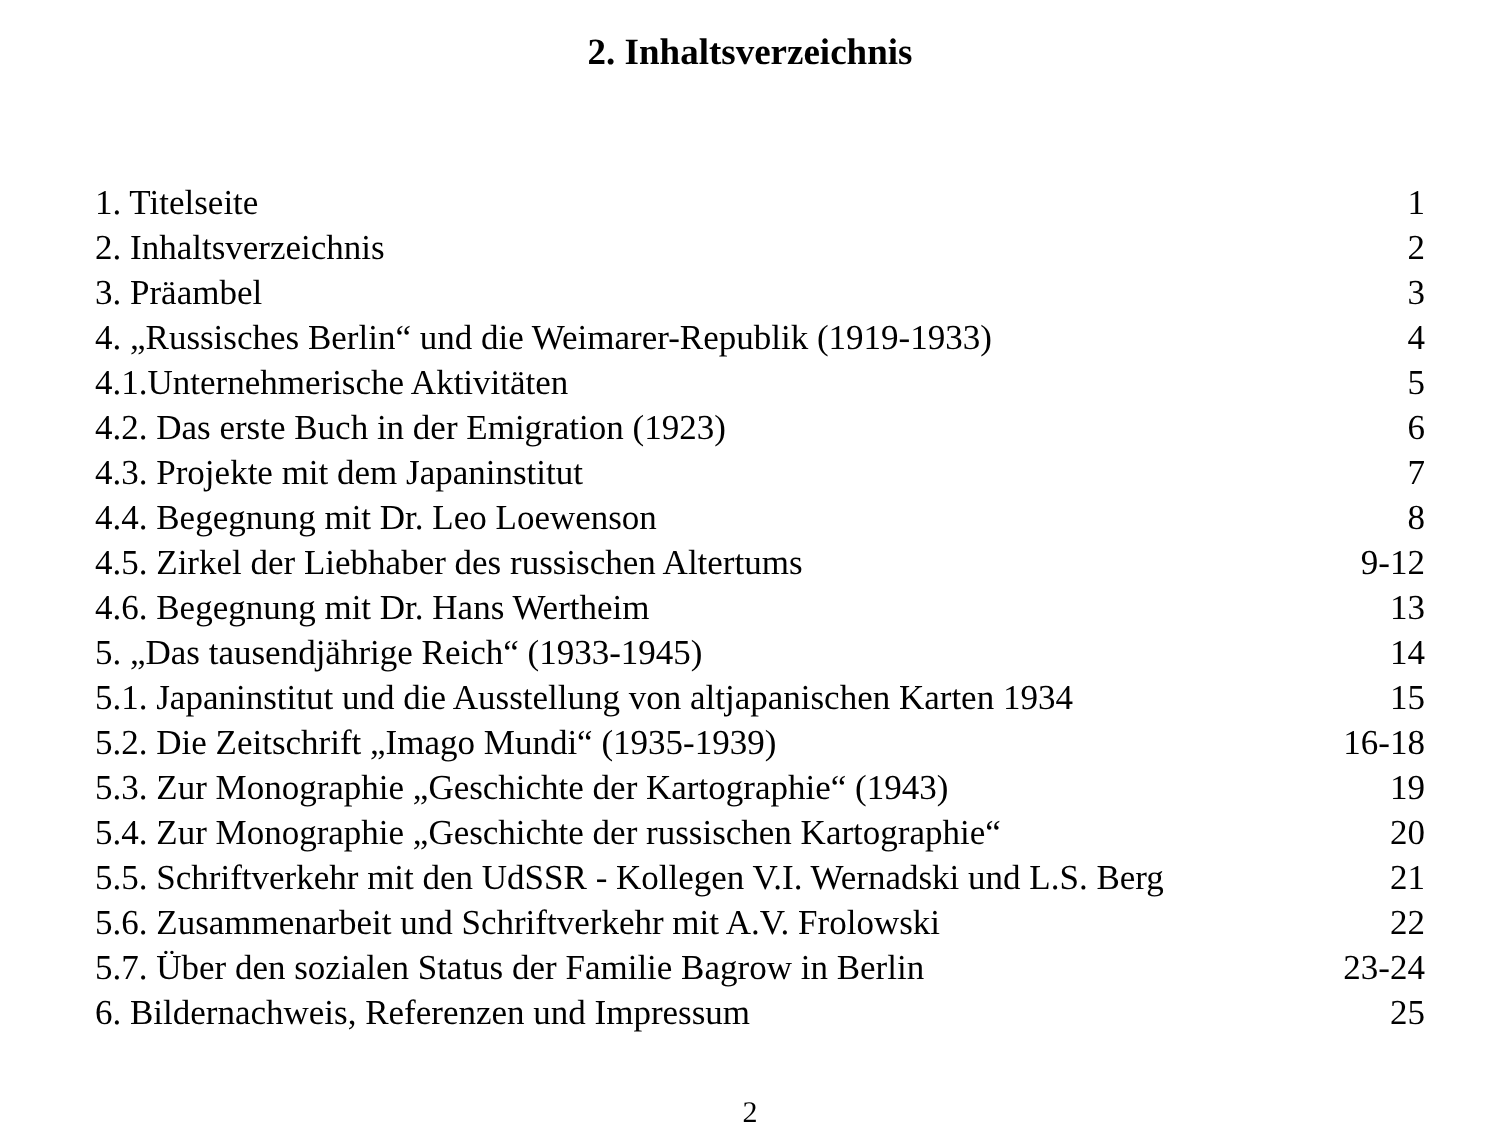2. Inhaltsverzeichnis
| 1. Titelseite | 1 |
| 2. Inhaltsverzeichnis | 2 |
| 3. Präambel | 3 |
| 4. „Russisches Berlin“ und die Weimarer-Republik (1919-1933) | 4 |
| 4.1.Unternehmerische Aktivitäten | 5 |
| 4.2. Das erste Buch in der Emigration (1923) | 6 |
| 4.3. Projekte mit dem Japaninstitut | 7 |
| 4.4. Begegnung mit Dr. Leo Loewenson | 8 |
| 4.5. Zirkel der Liebhaber des russischen Altertums | 9-12 |
| 4.6. Begegnung mit Dr. Hans Wertheim | 13 |
| 5. „Das tausendjährige Reich“ (1933-1945) | 14 |
| 5.1. Japaninstitut und die Ausstellung von altjapanischen Karten 1934 | 15 |
| 5.2. Die Zeitschrift „Imago Mundi“ (1935-1939) | 16-18 |
| 5.3. Zur Monographie „Geschichte der Kartographie“ (1943) | 19 |
| 5.4. Zur Monographie „Geschichte der russischen Kartographie“ | 20 |
| 5.5. Schriftverkehr mit den UdSSR - Kollegen V.I. Wernadski und L.S. Berg | 21 |
| 5.6. Zusammenarbeit und Schriftverkehr mit A.V. Frolowski | 22 |
| 5.7. Über den sozialen Status der Familie Bagrow in Berlin | 23-24 |
| 6. Bildernachweis, Referenzen und Impressum | 25 |
2